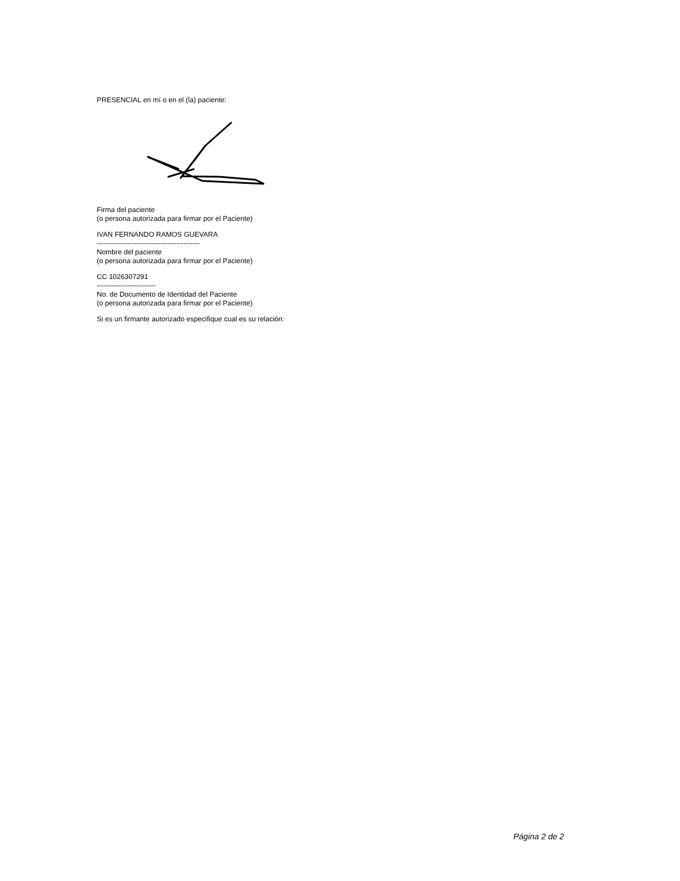PRESENCIAL en mí o en el (la) paciente:
Firma del paciente
(o persona autorizada para firmar por el Paciente)
IVAN FERNANDO RAMOS GUEVARA
--------------------------------------------
Nombre del paciente
(o persona autorizada para firmar por el Paciente)
CC 1026307291
-------------------------
No. de Documento de Identidad del Paciente
(o persona autorizada para firmar por el Paciente)
Si es un firmante autorizado especifique cual es su relación:
Página 2 de 2